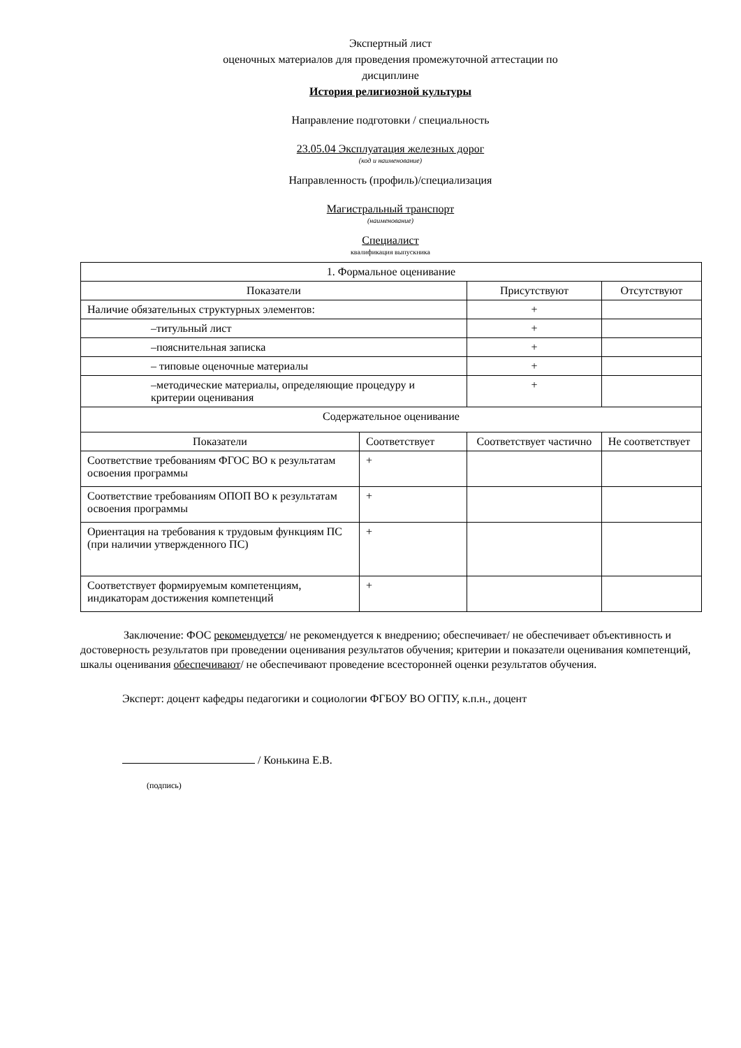Экспертный лист
оценочных материалов для проведения промежуточной аттестации по
дисциплине
История религиозной культуры
Направление подготовки / специальность
23.05.04 Эксплуатация железных дорог
(код и наименование)
Направленность (профиль)/специализация
Магистральный транспорт
(наименование)
Специалист
квалификация выпускника
| 1. Формальное оценивание | | | |
| --- | --- | --- | --- |
| Показатели | | Присутствуют | Отсутствуют |
| Наличие обязательных структурных элементов: | | + | |
| –титульный лист | | + | |
| –пояснительная записка | | + | |
| – типовые оценочные материалы | | + | |
| –методические материалы, определяющие процедуру и критерии оценивания | | + | |
| Содержательное оценивание | | | |
| Показатели | Соответствует | Соответствует частично | Не соответствует |
| Соответствие требованиям ФГОС ВО к результатам освоения программы | + | | |
| Соответствие требованиям ОПОП ВО к результатам освоения программы | + | | |
| Ориентация на требования к трудовым функциям ПС (при наличии утвержденного ПС) | + | | |
| Соответствует формируемым компетенциям, индикаторам достижения компетенций | + | | |
Заключение: ФОС рекомендуется/ не рекомендуется к внедрению; обеспечивает/ не обеспечивает объективность и достоверность результатов при проведении оценивания результатов обучения; критерии и показатели оценивания компетенций, шкалы оценивания обеспечивают/ не обеспечивают проведение всесторонней оценки результатов обучения.
Эксперт: доцент кафедры педагогики и социологии ФГБОУ ВО ОГПУ, к.п.н., доцент
/ Конькина Е.В.
(подпись)